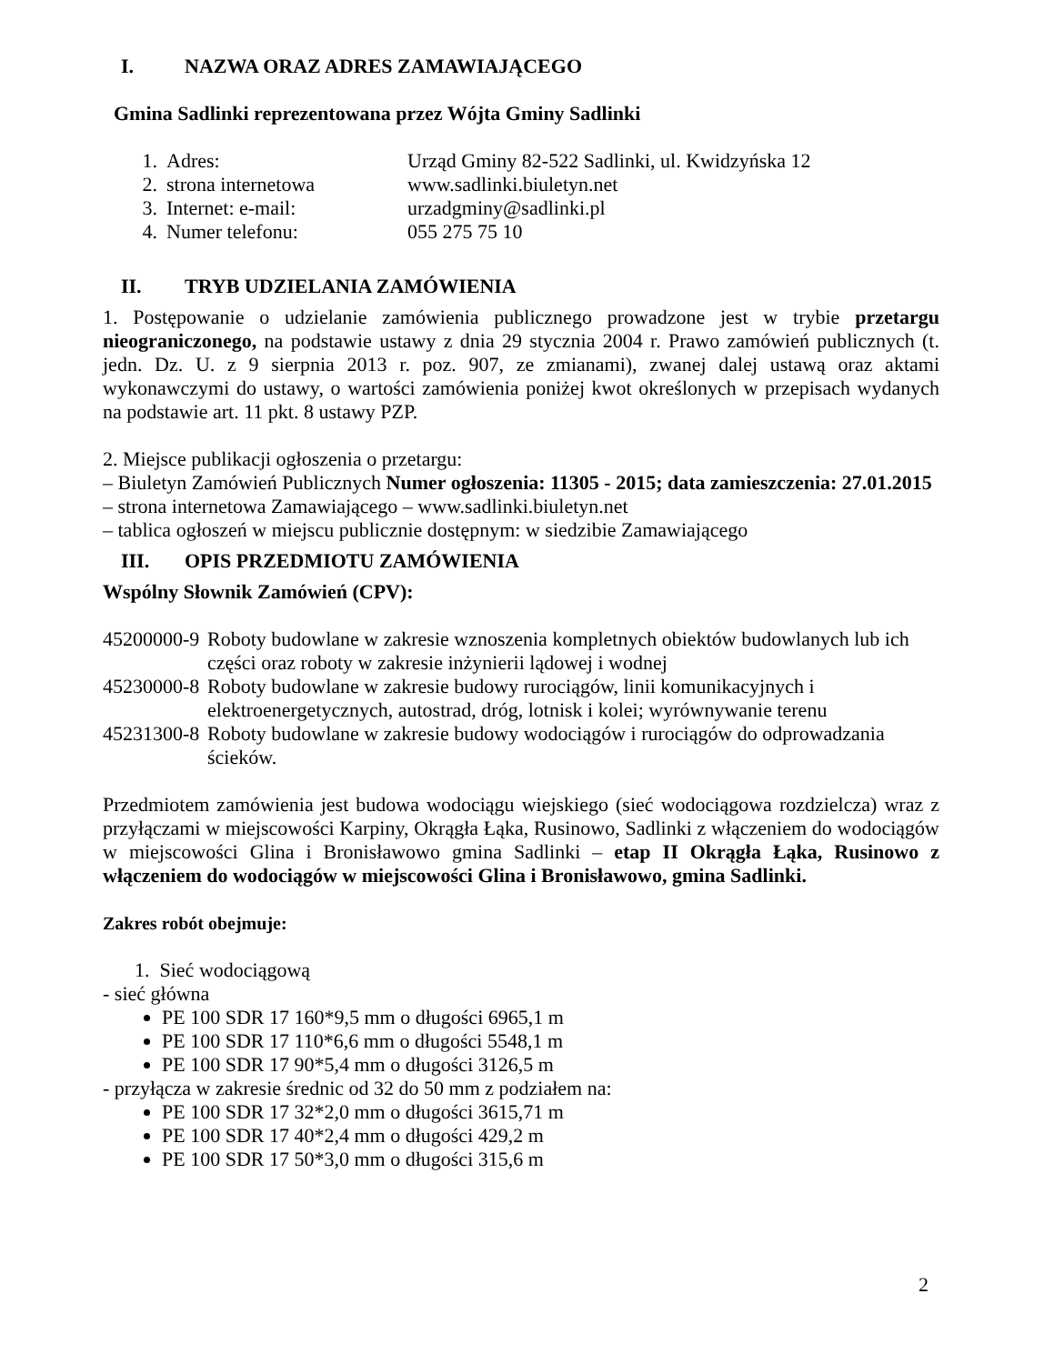I. NAZWA ORAZ ADRES ZAMAWIAJĄCEGO
Gmina Sadlinki reprezentowana przez Wójta Gminy Sadlinki
1. Adres: Urząd Gminy 82-522 Sadlinki, ul. Kwidzyńska 12
2. strona internetowa www.sadlinki.biuletyn.net
3. Internet: e-mail: urzadgminy@sadlinki.pl
4. Numer telefonu: 055 275 75 10
II. TRYB UDZIELANIA ZAMÓWIENIA
1. Postępowanie o udzielanie zamówienia publicznego prowadzone jest w trybie przetargu nieograniczonego, na podstawie ustawy z dnia 29 stycznia 2004 r. Prawo zamówień publicznych (t. jedn. Dz. U. z 9 sierpnia 2013 r. poz. 907, ze zmianami), zwanej dalej ustawą oraz aktami wykonawczymi do ustawy, o wartości zamówienia poniżej kwot określonych w przepisach wydanych na podstawie art. 11 pkt. 8 ustawy PZP.
2. Miejsce publikacji ogłoszenia o przetargu:
– Biuletyn Zamówień Publicznych Numer ogłoszenia: 11305 - 2015; data zamieszczenia: 27.01.2015
– strona internetowa Zamawiającego – www.sadlinki.biuletyn.net
– tablica ogłoszeń w miejscu publicznie dostępnym: w siedzibie Zamawiającego
III. OPIS PRZEDMIOTU ZAMÓWIENIA
Wspólny Słownik Zamówień (CPV):
45200000-9 Roboty budowlane w zakresie wznoszenia kompletnych obiektów budowlanych lub ich części oraz roboty w zakresie inżynierii lądowej i wodnej
45230000-8 Roboty budowlane w zakresie budowy rurociągów, linii komunikacyjnych i elektroenergetycznych, autostrad, dróg, lotnisk i kolei; wyrównywanie terenu
45231300-8 Roboty budowlane w zakresie budowy wodociągów i rurociągów do odprowadzania ścieków.
Przedmiotem zamówienia jest budowa wodociągu wiejskiego (sieć wodociągowa rozdzielcza) wraz z przyłączami w miejscowości Karpiny, Okrągła Łąka, Rusinowo, Sadlinki z włączeniem do wodociągów w miejscowości Glina i Bronisławowo gmina Sadlinki – etap II Okrągła Łąka, Rusinowo z włączeniem do wodociągów w miejscowości Glina i Bronisławowo, gmina Sadlinki.
Zakres robót obejmuje:
1. Sieć wodociągową
- sieć główna
PE 100 SDR 17 160*9,5 mm o długości 6965,1 m
PE 100 SDR 17 110*6,6 mm o długości 5548,1 m
PE 100 SDR 17 90*5,4 mm o długości 3126,5 m
- przyłącza w zakresie średnic od 32 do 50 mm z podziałem na:
PE 100 SDR 17 32*2,0 mm o długości 3615,71 m
PE 100 SDR 17 40*2,4 mm o długości 429,2 m
PE 100 SDR 17 50*3,0 mm o długości 315,6 m
2